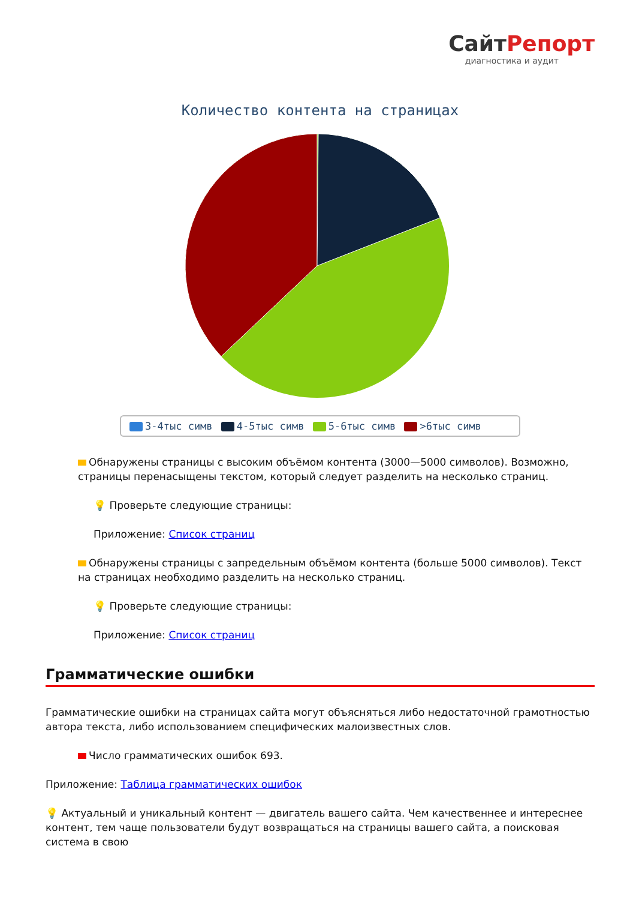СайтРепорт
диагностика и аудит
Количество контента на страницах
3-4тыс симв 4-5тыс симв 5-6тыс симв >6тыс симв
Обнаружены страницы с высоким объёмом контента (3000—5000 символов). Возможно, страницы перенасыщены текстом, который следует разделить на несколько страниц.
💡 Проверьте следующие страницы:
Приложение: Список страниц
Обнаружены страницы с запредельным объёмом контента (больше 5000 символов). Текст на страницах необходимо разделить на несколько страниц.
💡 Проверьте следующие страницы:
Приложение: Список страниц
Грамматические ошибки
Грамматические ошибки на страницах сайта могут объясняться либо недостаточной грамотностью автора текста, либо использованием специфических малоизвестных слов.
Число грамматических ошибок 693.
Приложение: Таблица грамматических ошибок
💡 Актуальный и уникальный контент — двигатель вашего сайта. Чем качественнее и интереснее контент, тем чаще пользователи будут возвращаться на страницы вашего сайта, а поисковая система в свою